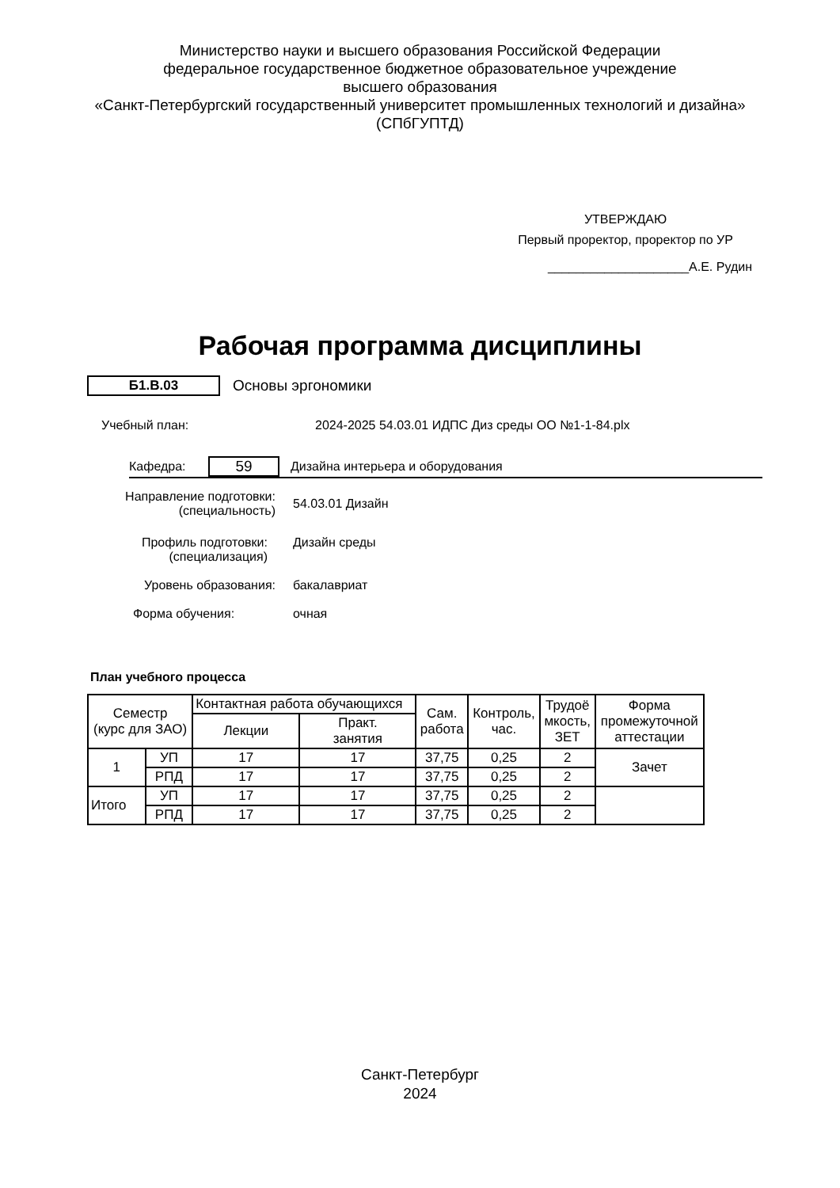Министерство науки и высшего образования Российской Федерации
федеральное государственное бюджетное образовательное учреждение
высшего образования
«Санкт-Петербургский государственный университет промышленных технологий и дизайна»
(СПбГУПТД)
УТВЕРЖДАЮ
Первый проректор, проректор по УР
____________________А.Е. Рудин
Рабочая программа дисциплины
Б1.В.03
Основы эргономики
Учебный план:
2024-2025 54.03.01 ИДПС Диз среды ОО №1-1-84.plx
Кафедра:
59
Дизайна интерьера и оборудования
Направление подготовки:
(специальность)
54.03.01 Дизайн
Профиль подготовки:
(специализация)
Дизайн среды
Уровень образования: бакалавриат
Форма обучения: очная
План учебного процесса
| Семестр (курс для ЗАО) | | Контактная работа обучающихся | | Сам. работа | Контроль, час. | Трудоё мкость, ЗЕТ | Форма промежуточной аттестации |
| | | Лекции | Практ. занятия | | | | |
| 1 | УП | 17 | 17 | 37,75 | 0,25 | 2 | Зачет |
| | РПД | 17 | 17 | 37,75 | 0,25 | 2 | |
| Итого | УП | 17 | 17 | 37,75 | 0,25 | 2 | |
| | РПД | 17 | 17 | 37,75 | 0,25 | 2 | |
Санкт-Петербург
2024